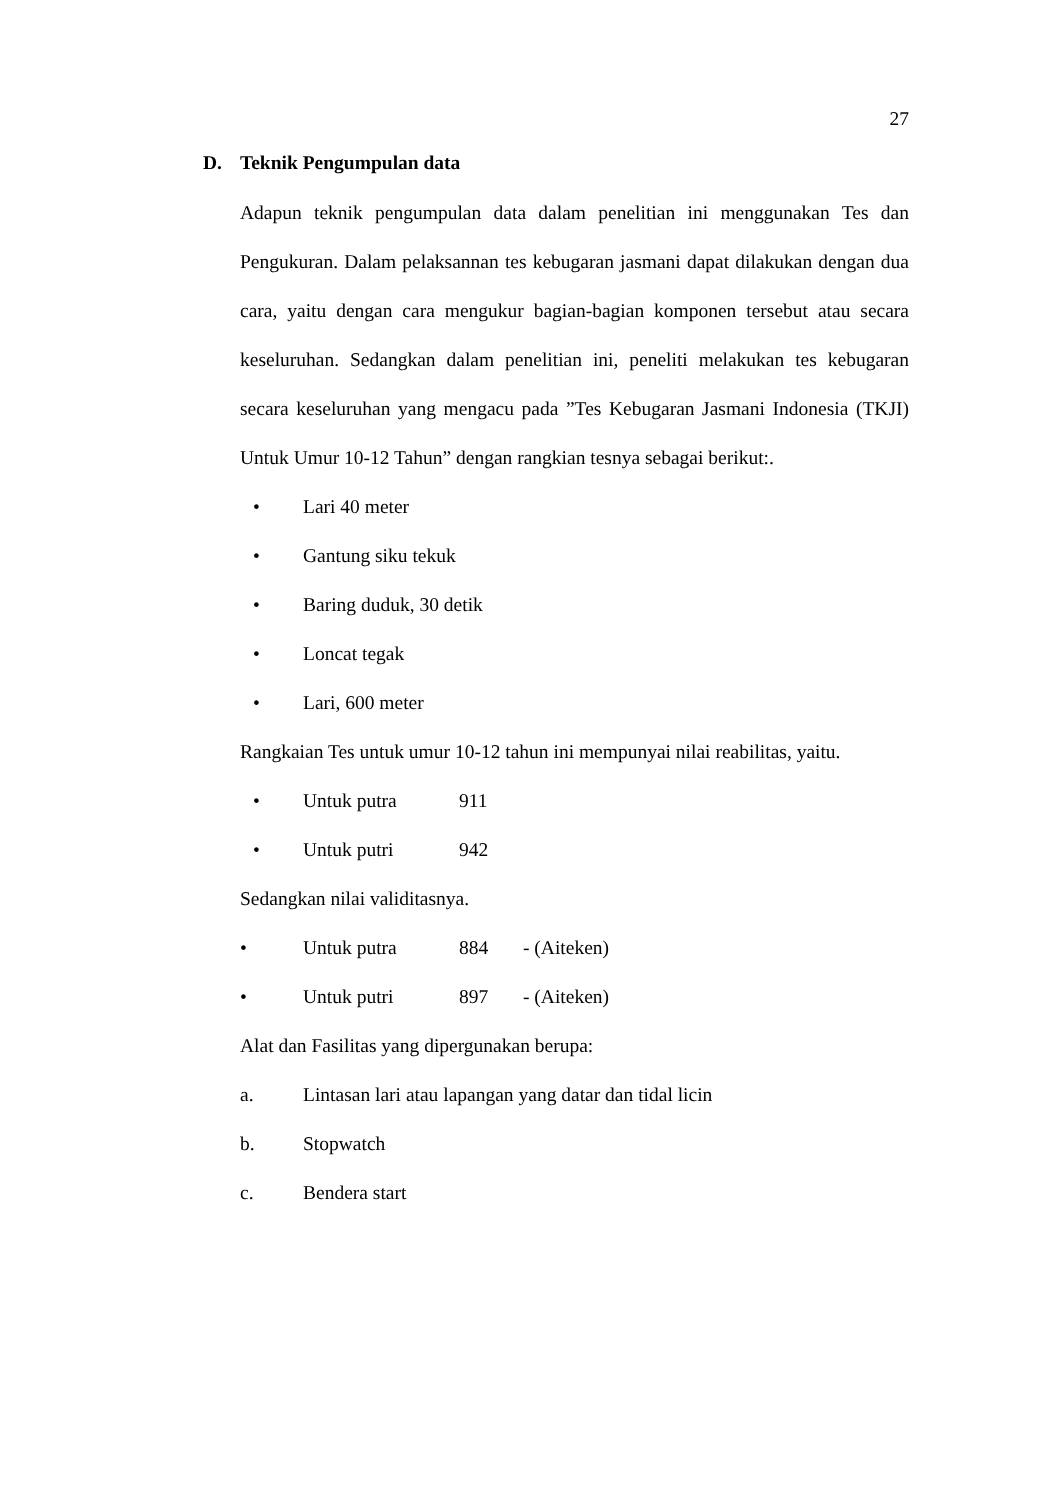27
D. Teknik Pengumpulan data
Adapun teknik pengumpulan data dalam penelitian ini menggunakan Tes dan Pengukuran. Dalam pelaksannan tes kebugaran jasmani dapat dilakukan dengan dua cara, yaitu dengan cara mengukur bagian-bagian komponen tersebut atau secara keseluruhan. Sedangkan dalam penelitian ini, peneliti melakukan tes kebugaran secara keseluruhan yang mengacu pada ”Tes Kebugaran Jasmani Indonesia (TKJI) Untuk Umur 10-12 Tahun” dengan rangkian tesnya sebagai berikut:.
• Lari 40 meter
• Gantung siku tekuk
• Baring duduk, 30 detik
• Loncat tegak
• Lari, 600 meter
Rangkaian Tes untuk umur 10-12 tahun ini mempunyai nilai reabilitas, yaitu.
• Untuk putra 911
• Untuk putri 942
Sedangkan nilai validitasnya.
• Untuk putra 884 - (Aiteken)
• Untuk putri 897 - (Aiteken)
Alat dan Fasilitas yang dipergunakan berupa:
a. Lintasan lari atau lapangan yang datar dan tidal licin
b. Stopwatch
c. Bendera start